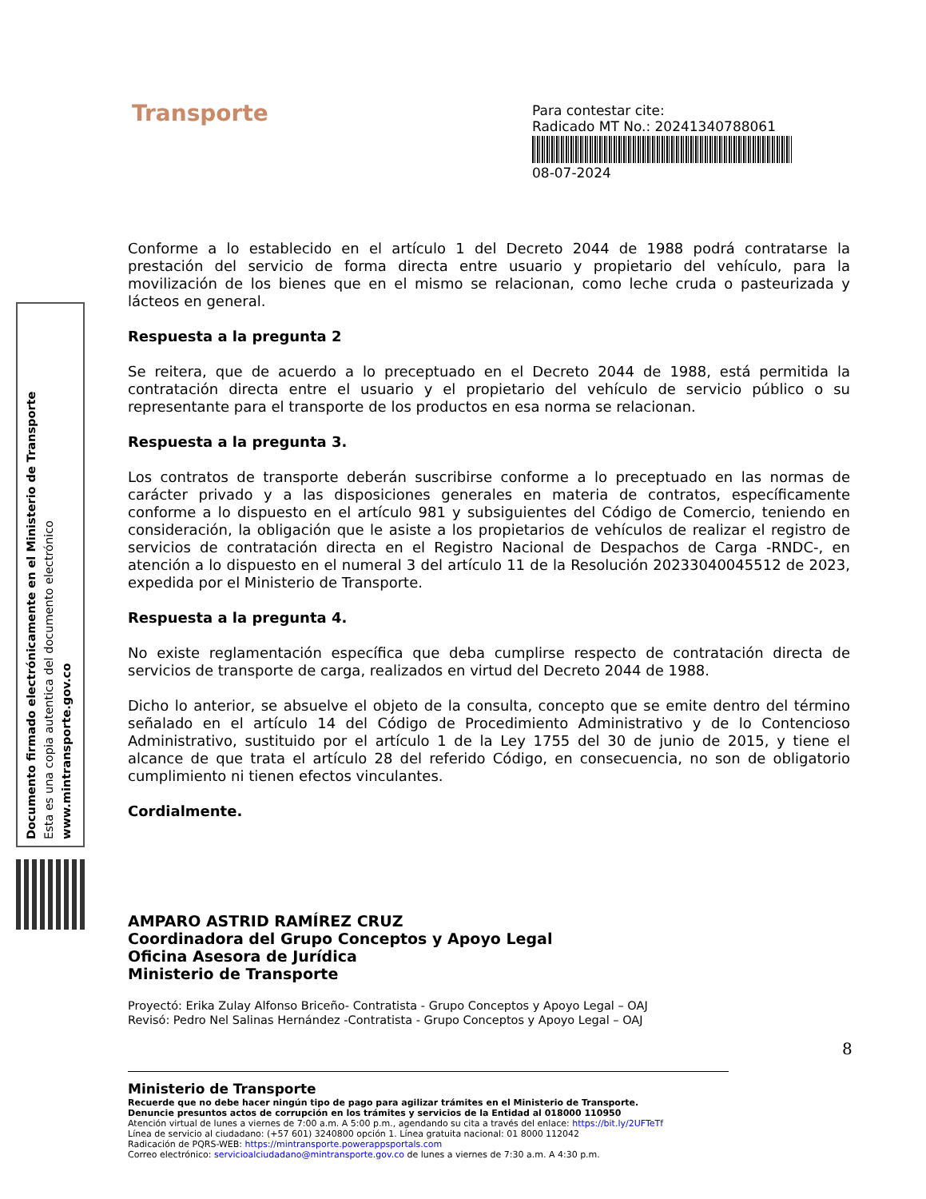Transporte
Para contestar cite:
Radicado MT No.: 20241340788061
08-07-2024
Documento firmado electrónicamente en el Ministerio de Transporte
Esta es una copia autentica del documento electrónico
www.mintransporte.gov.co
Conforme a lo establecido en el artículo 1 del Decreto 2044 de 1988 podrá contratarse la prestación del servicio de forma directa entre usuario y propietario del vehículo, para la movilización de los bienes que en el mismo se relacionan, como leche cruda o pasteurizada y lácteos en general.
Respuesta a la pregunta 2
Se reitera, que de acuerdo a lo preceptuado en el Decreto 2044 de 1988, está permitida la contratación directa entre el usuario y el propietario del vehículo de servicio público o su representante para el transporte de los productos en esa norma se relacionan.
Respuesta a la pregunta 3.
Los contratos de transporte deberán suscribirse conforme a lo preceptuado en las normas de carácter privado y a las disposiciones generales en materia de contratos, específicamente conforme a lo dispuesto en el artículo 981 y subsiguientes del Código de Comercio, teniendo en consideración, la obligación que le asiste a los propietarios de vehículos de realizar el registro de servicios de contratación directa en el Registro Nacional de Despachos de Carga -RNDC-, en atención a lo dispuesto en el numeral 3 del artículo 11 de la Resolución 20233040045512 de 2023, expedida por el Ministerio de Transporte.
Respuesta a la pregunta 4.
No existe reglamentación específica que deba cumplirse respecto de contratación directa de servicios de transporte de carga, realizados en virtud del Decreto 2044 de 1988.
Dicho lo anterior, se absuelve el objeto de la consulta, concepto que se emite dentro del término señalado en el artículo 14 del Código de Procedimiento Administrativo y de lo Contencioso Administrativo, sustituido por el artículo 1 de la Ley 1755 del 30 de junio de 2015, y tiene el alcance de que trata el artículo 28 del referido Código, en consecuencia, no son de obligatorio cumplimiento ni tienen efectos vinculantes.
Cordialmente.
AMPARO ASTRID RAMÍREZ CRUZ
Coordinadora del Grupo Conceptos y Apoyo Legal
Oficina Asesora de Jurídica
Ministerio de Transporte
Proyectó: Erika Zulay Alfonso Briceño- Contratista - Grupo Conceptos y Apoyo Legal – OAJ
Revisó: Pedro Nel Salinas Hernández -Contratista - Grupo Conceptos y Apoyo Legal – OAJ
8
Ministerio de Transporte
Recuerde que no debe hacer ningún tipo de pago para agilizar trámites en el Ministerio de Transporte.
Denuncie presuntos actos de corrupción en los trámites y servicios de la Entidad al 018000 110950
Atención virtual de lunes a viernes de 7:00 a.m. A 5:00 p.m., agendando su cita a través del enlace: https://bit.ly/2UFTeTf
Línea de servicio al ciudadano: (+57 601) 3240800 opción 1. Línea gratuita nacional: 01 8000 112042
Radicación de PQRS-WEB: https://mintransporte.powerappsportals.com
Correo electrónico: servicioalciudadano@mintransporte.gov.co de lunes a viernes de 7:30 a.m. A 4:30 p.m.